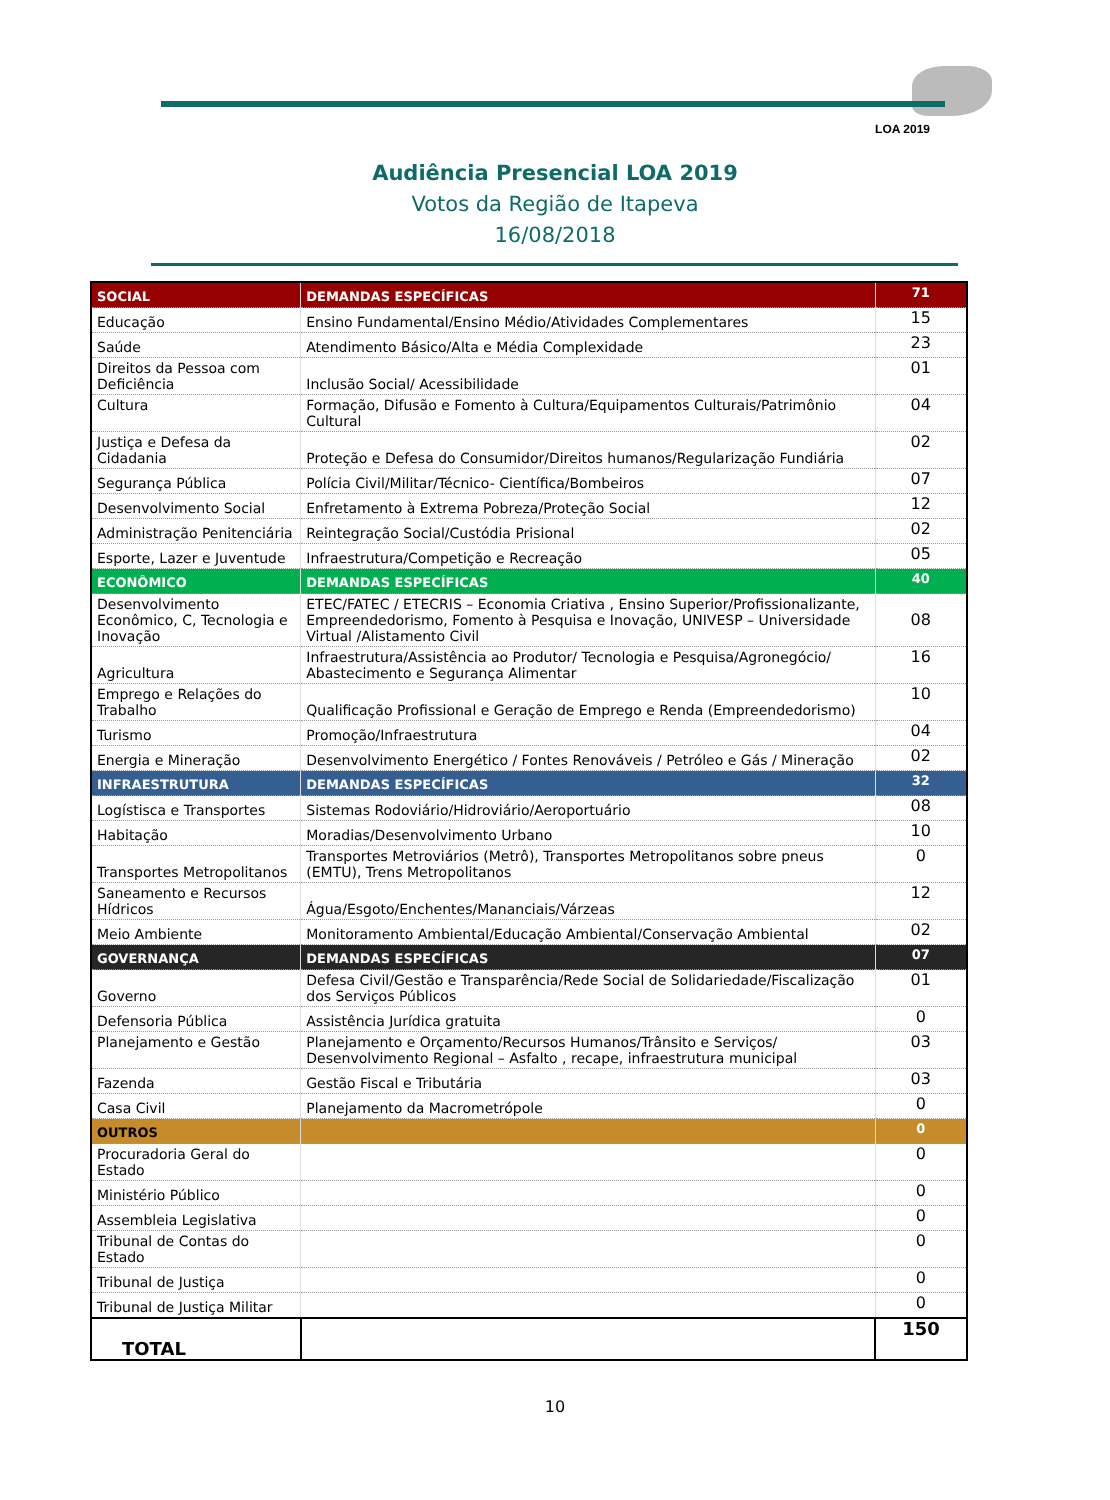LOA 2019
Audiência Presencial LOA 2019
Votos da Região de Itapeva
16/08/2018
| SOCIAL | DEMANDAS ESPECÍFICAS | 71 |
| Educação | Ensino Fundamental/Ensino Médio/Atividades Complementares | 15 |
| Saúde | Atendimento Básico/Alta e Média Complexidade | 23 |
| Direitos da Pessoa com Deficiência | Inclusão Social/ Acessibilidade | 01 |
| Cultura | Formação, Difusão e Fomento à Cultura/Equipamentos Culturais/Patrimônio Cultural | 04 |
| Justiça e Defesa da Cidadania | Proteção e Defesa do Consumidor/Direitos humanos/Regularização Fundiária | 02 |
| Segurança Pública | Polícia Civil/Militar/Técnico- Científica/Bombeiros | 07 |
| Desenvolvimento Social | Enfretamento à Extrema Pobreza/Proteção Social | 12 |
| Administração Penitenciária | Reintegração Social/Custódia Prisional | 02 |
| Esporte, Lazer e Juventude | Infraestrutura/Competição e Recreação | 05 |
| ECONÔMICO | DEMANDAS ESPECÍFICAS | 40 |
| Desenvolvimento Econômico, C, Tecnologia e Inovação | ETEC/FATEC / ETECRIS – Economia Criativa , Ensino Superior/Profissionalizante, Empreendedorismo, Fomento à Pesquisa e Inovação, UNIVESP – Universidade Virtual /Alistamento Civil | 08 |
| Agricultura | Infraestrutura/Assistência ao Produtor/ Tecnologia e Pesquisa/Agronegócio/ Abastecimento e Segurança Alimentar | 16 |
| Emprego e Relações do Trabalho | Qualificação Profissional e Geração de Emprego e Renda (Empreendedorismo) | 10 |
| Turismo | Promoção/Infraestrutura | 04 |
| Energia e Mineração | Desenvolvimento Energético / Fontes Renováveis / Petróleo e Gás / Mineração | 02 |
| INFRAESTRUTURA | DEMANDAS ESPECÍFICAS | 32 |
| Logístisca e Transportes | Sistemas Rodoviário/Hidroviário/Aeroportuário | 08 |
| Habitação | Moradias/Desenvolvimento Urbano | 10 |
| Transportes Metropolitanos | Transportes Metroviários (Metrô), Transportes Metropolitanos sobre pneus (EMTU), Trens Metropolitanos | 0 |
| Saneamento e Recursos Hídricos | Água/Esgoto/Enchentes/Mananciais/Várzeas | 12 |
| Meio Ambiente | Monitoramento Ambiental/Educação Ambiental/Conservação Ambiental | 02 |
| GOVERNANÇA | DEMANDAS ESPECÍFICAS | 07 |
| Governo | Defesa Civil/Gestão e Transparência/Rede Social de Solidariedade/Fiscalização dos Serviços Públicos | 01 |
| Defensoria Pública | Assistência Jurídica gratuita | 0 |
| Planejamento e Gestão | Planejamento e Orçamento/Recursos Humanos/Trânsito e Serviços/ Desenvolvimento Regional – Asfalto , recape, infraestrutura municipal | 03 |
| Fazenda | Gestão Fiscal e Tributária | 03 |
| Casa Civil | Planejamento da Macrometrópole | 0 |
| OUTROS | | 0 |
| Procuradoria Geral do Estado | | 0 |
| Ministério Público | | 0 |
| Assembleia Legislativa | | 0 |
| Tribunal de Contas do Estado | | 0 |
| Tribunal de Justiça | | 0 |
| Tribunal de Justiça Militar | | 0 |
| TOTAL | | 150 |
10